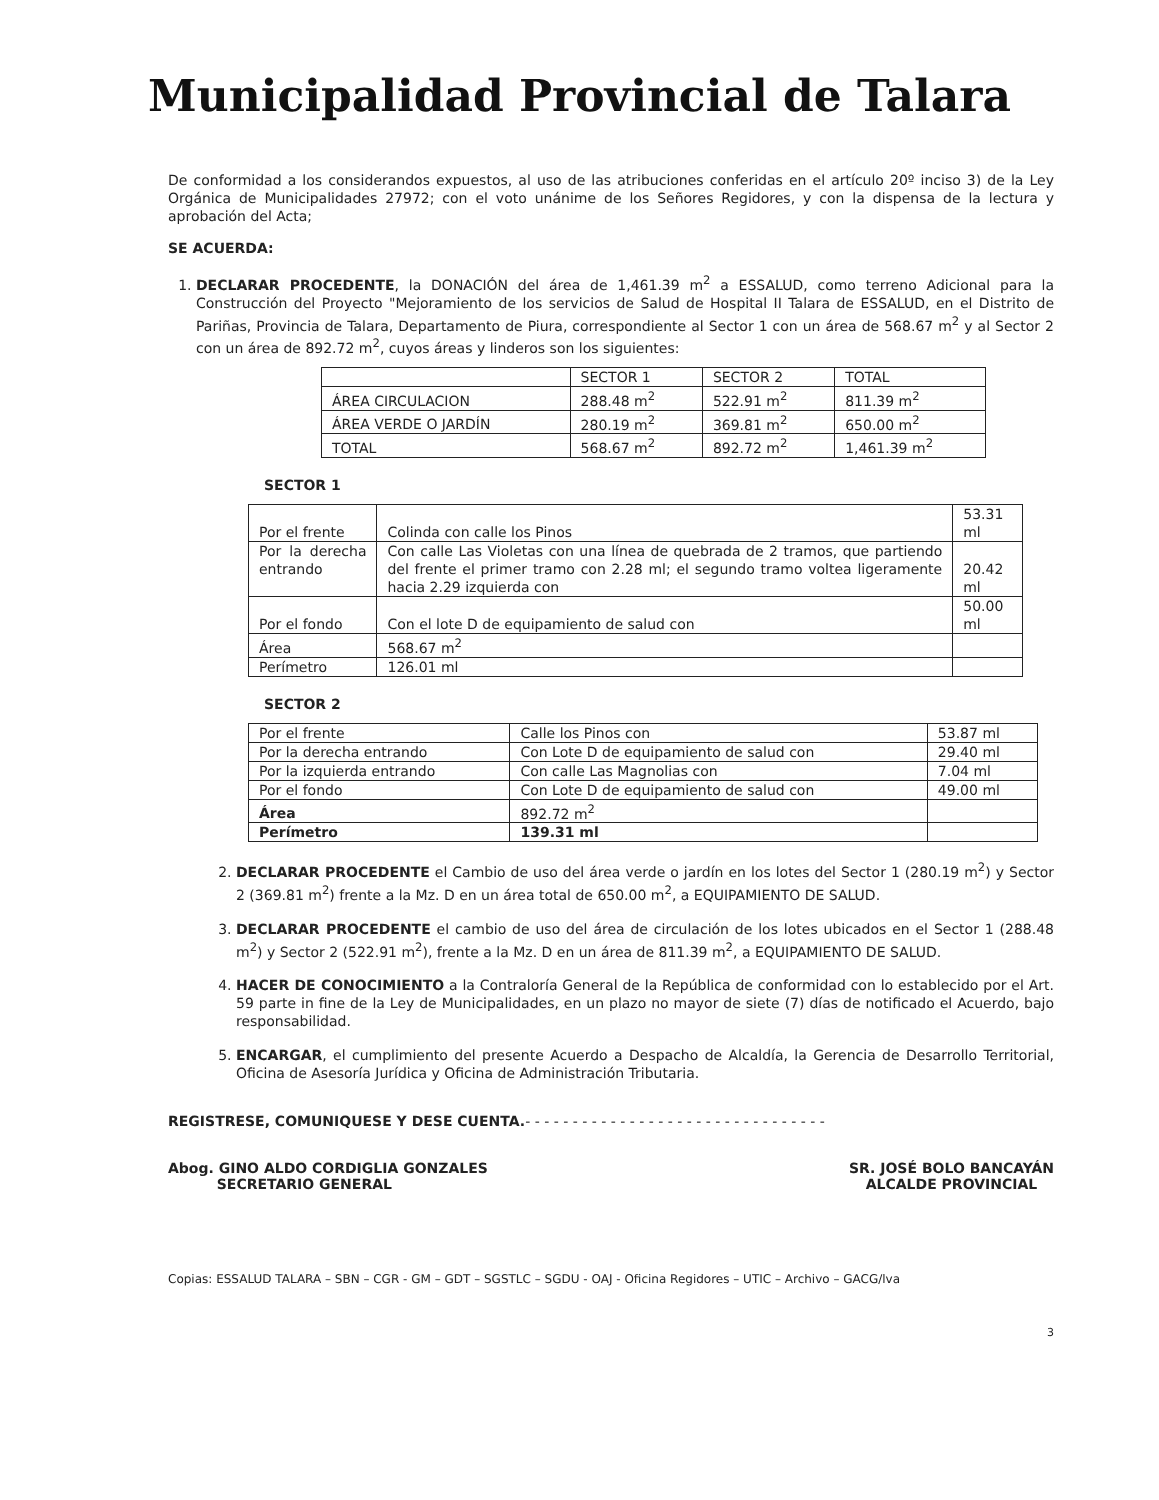Municipalidad Provincial de Talara
De conformidad a los considerandos expuestos, al uso de las atribuciones conferidas en el artículo 20º inciso 3) de la Ley Orgánica de Municipalidades 27972; con el voto unánime de los Señores Regidores, y con la dispensa de la lectura y aprobación del Acta;
SE ACUERDA:
1. DECLARAR PROCEDENTE, la DONACIÓN del área de 1,461.39 m<sup>2</sup> a ESSALUD, como terreno Adicional para la Construcción del Proyecto "Mejoramiento de los servicios de Salud de Hospital II Talara de ESSALUD, en el Distrito de Pariñas, Provincia de Talara, Departamento de Piura, correspondiente al Sector 1 con un área de 568.67 m<sup>2</sup> y al Sector 2 con un área de 892.72 m<sup>2</sup>, cuyos áreas y linderos son los siguientes:
| | SECTOR 1 | SECTOR 2 | TOTAL |
| ÁREA CIRCULACION | 288.48 m<sup>2</sup> | 522.91 m<sup>2</sup> | 811.39 m<sup>2</sup> |
| ÁREA VERDE O JARDÍN | 280.19 m<sup>2</sup> | 369.81 m<sup>2</sup> | 650.00 m<sup>2</sup> |
| TOTAL | 568.67 m<sup>2</sup> | 892.72 m<sup>2</sup> | 1,461.39 m<sup>2</sup> |
SECTOR 1
| Por el frente | Colinda con calle los Pinos | 53.31 ml |
| Por la derecha entrando | Con calle Las Violetas con una línea de quebrada de 2 tramos, que partiendo del frente el primer tramo con 2.28 ml; el segundo tramo voltea ligeramente hacia 2.29 izquierda con | 20.42 ml |
| Por el fondo | Con el lote D de equipamiento de salud con | 50.00 ml |
| Área | 568.67 m<sup>2</sup> | |
| Perímetro | 126.01 ml | |
SECTOR 2
| Por el frente | Calle los Pinos con | 53.87 ml |
| Por la derecha entrando | Con Lote D de equipamiento de salud con | 29.40 ml |
| Por la izquierda entrando | Con calle Las Magnolias con | 7.04 ml |
| Por el fondo | Con Lote D de equipamiento de salud con | 49.00 ml |
| Área | 892.72 m<sup>2</sup> | |
| Perímetro | 139.31 ml | |
2. DECLARAR PROCEDENTE el Cambio de uso del área verde o jardín en los lotes del Sector 1 (280.19 m<sup>2</sup>) y Sector 2 (369.81 m<sup>2</sup>) frente a la Mz. D en un área total de 650.00 m<sup>2</sup>, a EQUIPAMIENTO DE SALUD.
3. DECLARAR PROCEDENTE el cambio de uso del área de circulación de los lotes ubicados en el Sector 1 (288.48 m<sup>2</sup>) y Sector 2 (522.91 m<sup>2</sup>), frente a la Mz. D en un área de 811.39 m<sup>2</sup>, a EQUIPAMIENTO DE SALUD.
4. HACER DE CONOCIMIENTO a la Contraloría General de la República de conformidad con lo establecido por el Art. 59 parte in fine de la Ley de Municipalidades, en un plazo no mayor de siete (7) días de notificado el Acuerdo, bajo responsabilidad.
5. ENCARGAR, el cumplimiento del presente Acuerdo a Despacho de Alcaldía, la Gerencia de Desarrollo Territorial, Oficina de Asesoría Jurídica y Oficina de Administración Tributaria.
REGISTRESE, COMUNIQUESE Y DESE CUENTA.- - - - - - - - - - - - - - - - - - - - - - - - - - - - - - - -
Abog. GINO ALDO CORDIGLIA GONZALES
SECRETARIO GENERAL
SR. JOSÉ BOLO BANCAYÁN
ALCALDE PROVINCIAL
Copias: ESSALUD TALARA – SBN – CGR - GM – GDT – SGSTLC – SGDU - OAJ - Oficina Regidores – UTIC – Archivo – GACG/lva
3